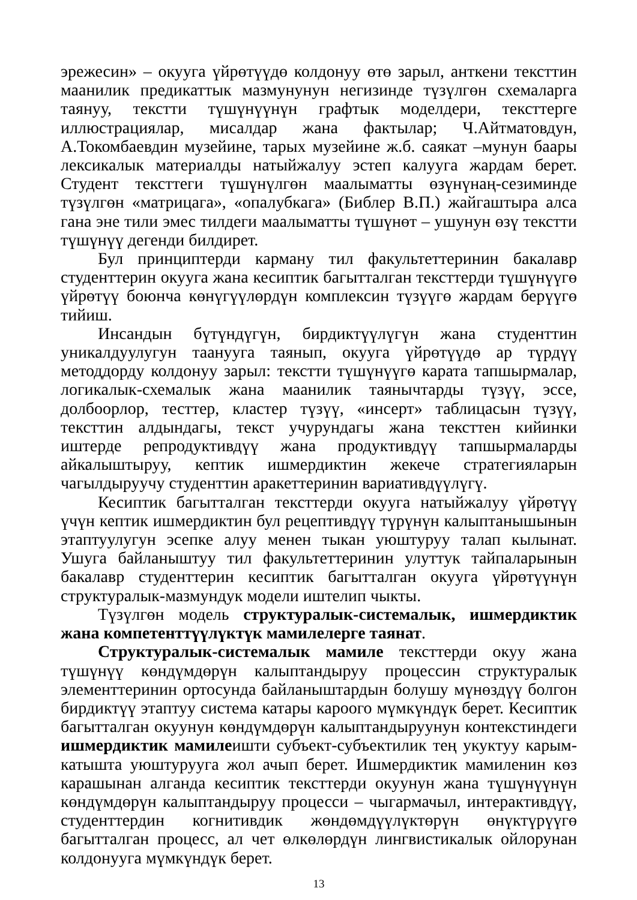эрежесин» – окууга үйрөтүүдө колдонуу өтө зарыл, анткени тексттин маанилик предикаттык мазмунунун негизинде түзүлгөн схемаларга таянуу, текстти түшүнүүнүн графтык моделдери, тексттерге иллюстрациялар, мисалдар жана фактылар; Ч.Айтматовдун, А.Токомбаевдин музейине, тарых музейине ж.б. саякат –мунун баары лексикалык материалды натыйжалуу эстеп калууга жардам берет. Студент тексттеги түшүнүлгөн маалыматты өзүнүнаң-сезиминде түзүлгөн «матрицага», «опалубкага» (Библер В.П.) жайгаштыра алса гана эне тили эмес тилдеги маалыматты түшүнөт – ушунун өзү текстти түшүнүү дегенди билдирет.
Бул принциптерди карману тил факультеттеринин бакалавр студенттерин окууга жана кесиптик багытталган тексттерди түшүнүүгө үйрөтүү боюнча көнүгүүлөрдүн комплексин түзүүгө жардам берүүгө тийиш.
Инсандын бүтүндүгүн, бирдиктүүлүгүн жана студенттин уникалдуулугун таанууга таянып, окууга үйрөтүүдө ар түрдүү методдорду колдонуу зарыл: текстти түшүнүүгө карата тапшырмалар, логикалык-схемалык жана маанилик таянычтарды түзүү, эссе, долбоорлор, тесттер, кластер түзүү, «инсерт» таблицасын түзүү, тексттин алдындагы, текст учурундагы жана тексттен кийинки иштерде репродуктивдүү жана продуктивдүү тапшырмаларды айкалыштыруу, кептик ишмердиктин жекече стратегияларын чагылдыруучу студенттин аракеттеринин вариативдүүлүгү.
Кесиптик багытталган тексттерди окууга натыйжалуу үйрөтүү үчүн кептик ишмердиктин бул рецептивдүү түрүнүн калыптанышынын этаптуулугун эсепке алуу менен тыкан уюштуруу талап кылынат. Ушуга байланыштуу тил факультеттеринин улуттук тайпаларынын бакалавр студенттерин кесиптик багытталган окууга үйрөтүүнүн структуралык-мазмундук модели иштелип чыкты.
Түзүлгөн модель структуралык-системалык, ишмердиктик жана компетенттүүлүктүк мамилелерге таянат.
Структуралык-системалык мамиле тексттерди окуу жана түшүнүү көндүмдөрүн калыптандыруу процессин структуралык элементтеринин ортосунда байланыштардын болушу мүнөздүү болгон бирдиктүү этаптуу система катары кароого мүмкүндүк берет. Кесиптик багытталган окуунун көндүмдөрүн калыптандыруунун контекстиндеги ишмердиктик мамилеишти субъект-субъектилик тең укуктуу карым-катышта уюштурууга жол ачып берет. Ишмердиктик мамиленин көз карашынан алганда кесиптик тексттерди окуунун жана түшүнүүнүн көндүмдөрүн калыптандыруу процесси – чыгармачыл, интерактивдүү, студенттердин когнитивдик жөндөмдүүлүктөрүн өнүктүрүүгө багытталган процесс, ал чет өлкөлөрдүн лингвистикалык ойлорунан колдонууга мүмкүндүк берет.
13